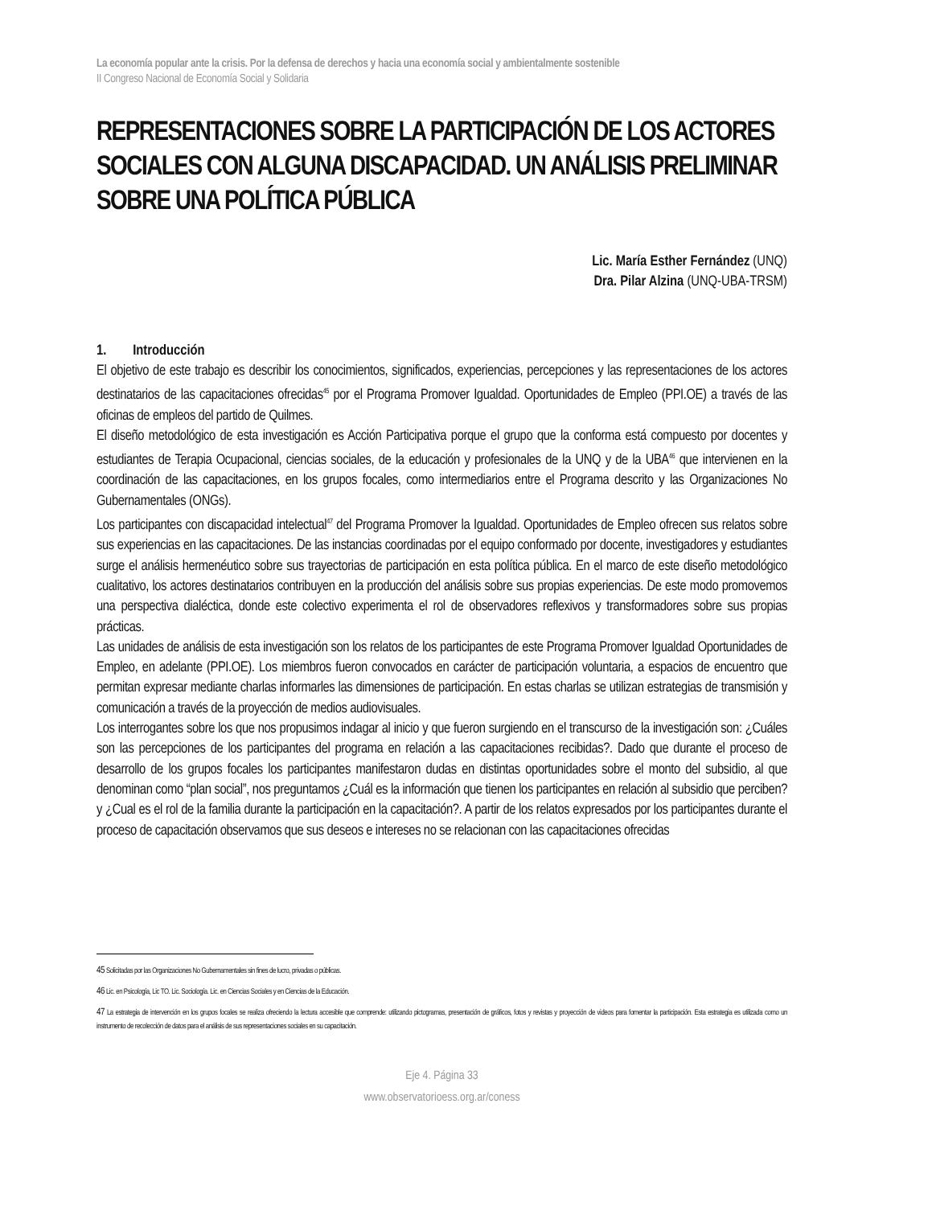La economía popular ante la crisis. Por la defensa de derechos y hacia una economía social y ambientalmente sostenible
II Congreso Nacional de Economía Social y Solidaria
REPRESENTACIONES SOBRE LA PARTICIPACIÓN DE LOS ACTORES SOCIALES CON ALGUNA DISCAPACIDAD. UN ANÁLISIS PRELIMINAR SOBRE UNA POLÍTICA PÚBLICA
Lic. María Esther Fernández (UNQ)
Dra. Pilar Alzina (UNQ-UBA-TRSM)
1. Introducción
El objetivo de este trabajo es describir los conocimientos, significados, experiencias, percepciones y las representaciones de los actores destinatarios de las capacitaciones ofrecidas<sup>45</sup> por el Programa Promover Igualdad. Oportunidades de Empleo (PPI.OE) a través de las oficinas de empleos del partido de Quilmes.
El diseño metodológico de esta investigación es Acción Participativa porque el grupo que la conforma está compuesto por docentes y estudiantes de Terapia Ocupacional, ciencias sociales, de la educación y profesionales de la UNQ y de la UBA<sup>46</sup> que intervienen en la coordinación de las capacitaciones, en los grupos focales, como intermediarios entre el Programa descrito y las Organizaciones No Gubernamentales (ONGs).
Los participantes con discapacidad intelectual<sup>47</sup> del Programa Promover la Igualdad. Oportunidades de Empleo ofrecen sus relatos sobre sus experiencias en las capacitaciones. De las instancias coordinadas por el equipo conformado por docente, investigadores y estudiantes surge el análisis hermenéutico sobre sus trayectorias de participación en esta política pública. En el marco de este diseño metodológico cualitativo, los actores destinatarios contribuyen en la producción del análisis sobre sus propias experiencias. De este modo promovemos una perspectiva dialéctica, donde este colectivo experimenta el rol de observadores reflexivos y transformadores sobre sus propias prácticas.
Las unidades de análisis de esta investigación son los relatos de los participantes de este Programa Promover Igualdad Oportunidades de Empleo, en adelante (PPI.OE). Los miembros fueron convocados en carácter de participación voluntaria, a espacios de encuentro que permitan expresar mediante charlas informarles las dimensiones de participación. En estas charlas se utilizan estrategias de transmisión y comunicación a través de la proyección de medios audiovisuales.
Los interrogantes sobre los que nos propusimos indagar al inicio y que fueron surgiendo en el transcurso de la investigación son: ¿Cuáles son las percepciones de los participantes del programa en relación a las capacitaciones recibidas?. Dado que durante el proceso de desarrollo de los grupos focales los participantes manifestaron dudas en distintas oportunidades sobre el monto del subsidio, al que denominan como “plan social”, nos preguntamos ¿Cuál es la información que tienen los participantes en relación al subsidio que perciben? y ¿Cual es el rol de la familia durante la participación en la capacitación?. A partir de los relatos expresados por los participantes durante el proceso de capacitación observamos que sus deseos e intereses no se relacionan con las capacitaciones ofrecidas
45 Solicitadas por las Organizaciones No Gubernamentales sin fines de lucro, privadas o públicas.
46 Lic. en Psicología, Lic TO. Lic. Sociología. Lic. en Ciencias Sociales y en Ciencias de la Educación.
47 La estrategia de intervención en los grupos focales se realiza ofreciendo la lectura accesible que comprende: utilizando pictogramas, presentación de gráficos, fotos y revistas y proyección de videos para fomentar la participación. Esta estrategia es utilizada como un instrumento de recolección de datos para el análisis de sus representaciones sociales en su capacitación.
Eje 4. Página 33
www.observatorioess.org.ar/coness